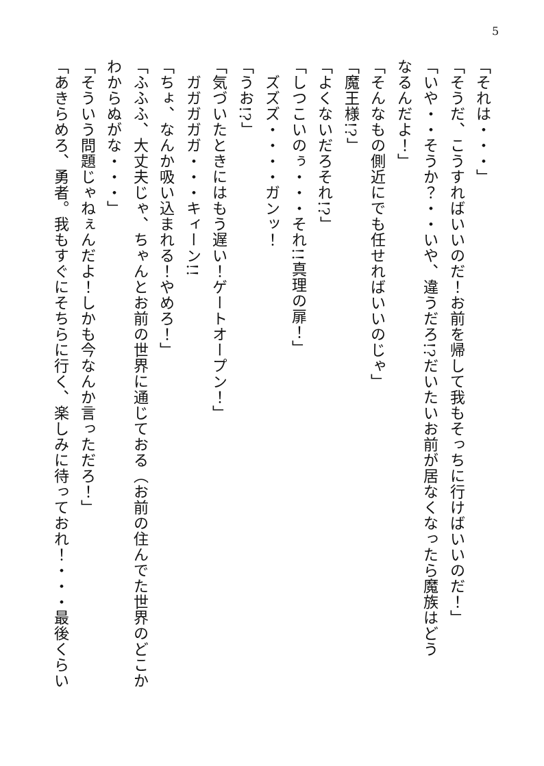5
「それは・・・」
「そうだ、こうすればいいのだ！お前を帰して我もそっちに行けばいいのだ！」
「いや・・そうか？・・いや、違うだろ!?だいたいお前が居なくなったら魔族はどう
なるんだよ！」
「そんなもの側近にでも任せればいいのじゃ」
「魔王様!?」
「よくないだろそれ!?」
「しつこいのぅ・・・それ!!真理の扉！」
　ズズズ・・・・ガンッ！
「うお!?」
「気づいたときにはもう遅い！ゲートオープン！」
　ガガガガガ・・・キィーン!!
「ちょ、なんか吸い込まれる！やめろ！」
「ふふふ、大丈夫じゃ、ちゃんとお前の世界に通じておる（お前の住んでた世界のどこか
わからぬがな・・・」
「そういう問題じゃねぇんだよ！しかも今なんか言っただろ！」
「あきらめろ、勇者。我もすぐにそちらに行く、楽しみに待っておれ！・・・最後くらい